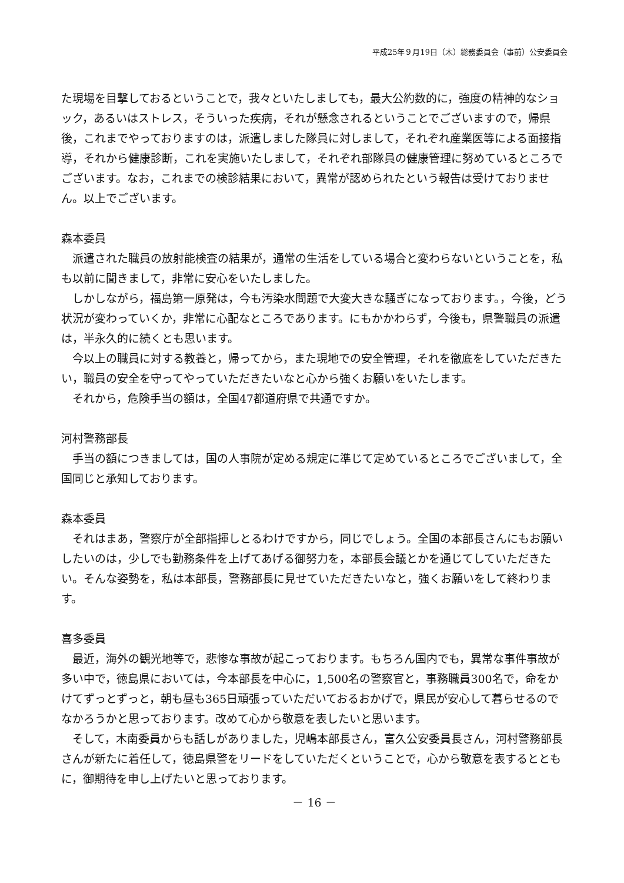平成25年９月19日（木）総務委員会（事前）公安委員会
た現場を目撃しておるということで，我々といたしましても，最大公約数的に，強度の精神的なショック，あるいはストレス，そういった疾病，それが懸念されるということでございますので，帰県後，これまでやっておりますのは，派遣しました隊員に対しまして，それぞれ産業医等による面接指導，それから健康診断，これを実施いたしまして，それぞれ部隊員の健康管理に努めているところでございます。なお，これまでの検診結果において，異常が認められたという報告は受けておりません。以上でございます。
森本委員
派遣された職員の放射能検査の結果が，通常の生活をしている場合と変わらないということを，私も以前に聞きまして，非常に安心をいたしました。
しかしながら，福島第一原発は，今も汚染水問題で大変大きな騒ぎになっております。，今後，どう状況が変わっていくか，非常に心配なところであります。にもかかわらず，今後も，県警職員の派遣は，半永久的に続くとも思います。
今以上の職員に対する教養と，帰ってから，また現地での安全管理，それを徹底をしていただきたい，職員の安全を守ってやっていただきたいなと心から強くお願いをいたします。
それから，危険手当の額は，全国47都道府県で共通ですか。
河村警務部長
手当の額につきましては，国の人事院が定める規定に準じて定めているところでございまして，全国同じと承知しております。
森本委員
それはまあ，警察庁が全部指揮しとるわけですから，同じでしょう。全国の本部長さんにもお願いしたいのは，少しでも勤務条件を上げてあげる御努力を，本部長会議とかを通じてしていただきたい。そんな姿勢を，私は本部長，警務部長に見せていただきたいなと，強くお願いをして終わります。
喜多委員
最近，海外の観光地等で，悲惨な事故が起こっております。もちろん国内でも，異常な事件事故が多い中で，徳島県においては，今本部長を中心に，1,500名の警察官と，事務職員300名で，命をかけてずっとずっと，朝も昼も365日頑張っていただいておるおかげで，県民が安心して暮らせるのでなかろうかと思っております。改めて心から敬意を表したいと思います。
そして，木南委員からも話しがありました，児嶋本部長さん，富久公安委員長さん，河村警務部長さんが新たに着任して，徳島県警をリードをしていただくということで，心から敬意を表するとともに，御期待を申し上げたいと思っております。
－ 16 －